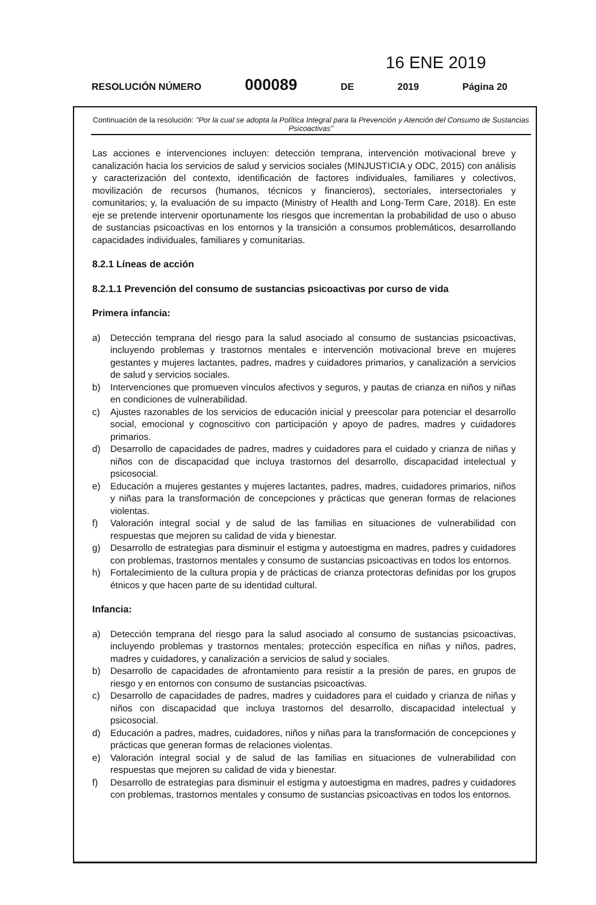16 ENE 2019
RESOLUCIÓN NÚMERO 000089 DE 2019 Página 20
Continuación de la resolución: "Por la cual se adopta la Política Integral para la Prevención y Atención del Consumo de Sustancias Psicoactivas"
Las acciones e intervenciones incluyen: detección temprana, intervención motivacional breve y canalización hacia los servicios de salud y servicios sociales (MINJUSTICIA y ODC, 2015) con análisis y caracterización del contexto, identificación de factores individuales, familiares y colectivos, movilización de recursos (humanos, técnicos y financieros), sectoriales, intersectoriales y comunitarios; y, la evaluación de su impacto (Ministry of Health and Long-Term Care, 2018). En este eje se pretende intervenir oportunamente los riesgos que incrementan la probabilidad de uso o abuso de sustancias psicoactivas en los entornos y la transición a consumos problemáticos, desarrollando capacidades individuales, familiares y comunitarias.
8.2.1 Líneas de acción
8.2.1.1 Prevención del consumo de sustancias psicoactivas por curso de vida
Primera infancia:
a) Detección temprana del riesgo para la salud asociado al consumo de sustancias psicoactivas, incluyendo problemas y trastornos mentales e intervención motivacional breve en mujeres gestantes y mujeres lactantes, padres, madres y cuidadores primarios, y canalización a servicios de salud y servicios sociales.
b) Intervenciones que promueven vínculos afectivos y seguros, y pautas de crianza en niños y niñas en condiciones de vulnerabilidad.
c) Ajustes razonables de los servicios de educación inicial y preescolar para potenciar el desarrollo social, emocional y cognoscitivo con participación y apoyo de padres, madres y cuidadores primarios.
d) Desarrollo de capacidades de padres, madres y cuidadores para el cuidado y crianza de niñas y niños con de discapacidad que incluya trastornos del desarrollo, discapacidad intelectual y psicosocial.
e) Educación a mujeres gestantes y mujeres lactantes, padres, madres, cuidadores primarios, niños y niñas para la transformación de concepciones y prácticas que generan formas de relaciones violentas.
f) Valoración integral social y de salud de las familias en situaciones de vulnerabilidad con respuestas que mejoren su calidad de vida y bienestar.
g) Desarrollo de estrategias para disminuir el estigma y autoestigma en madres, padres y cuidadores con problemas, trastornos mentales y consumo de sustancias psicoactivas en todos los entornos.
h) Fortalecimiento de la cultura propia y de prácticas de crianza protectoras definidas por los grupos étnicos y que hacen parte de su identidad cultural.
Infancia:
a) Detección temprana del riesgo para la salud asociado al consumo de sustancias psicoactivas, incluyendo problemas y trastornos mentales; protección específica en niñas y niños, padres, madres y cuidadores, y canalización a servicios de salud y sociales.
b) Desarrollo de capacidades de afrontamiento para resistir a la presión de pares, en grupos de riesgo y en entornos con consumo de sustancias psicoactivas.
c) Desarrollo de capacidades de padres, madres y cuidadores para el cuidado y crianza de niñas y niños con discapacidad que incluya trastornos del desarrollo, discapacidad intelectual y psicosocial.
d) Educación a padres, madres, cuidadores, niños y niñas para la transformación de concepciones y prácticas que generan formas de relaciones violentas.
e) Valoración integral social y de salud de las familias en situaciones de vulnerabilidad con respuestas que mejoren su calidad de vida y bienestar.
f) Desarrollo de estrategias para disminuir el estigma y autoestigma en madres, padres y cuidadores con problemas, trastornos mentales y consumo de sustancias psicoactivas en todos los entornos.